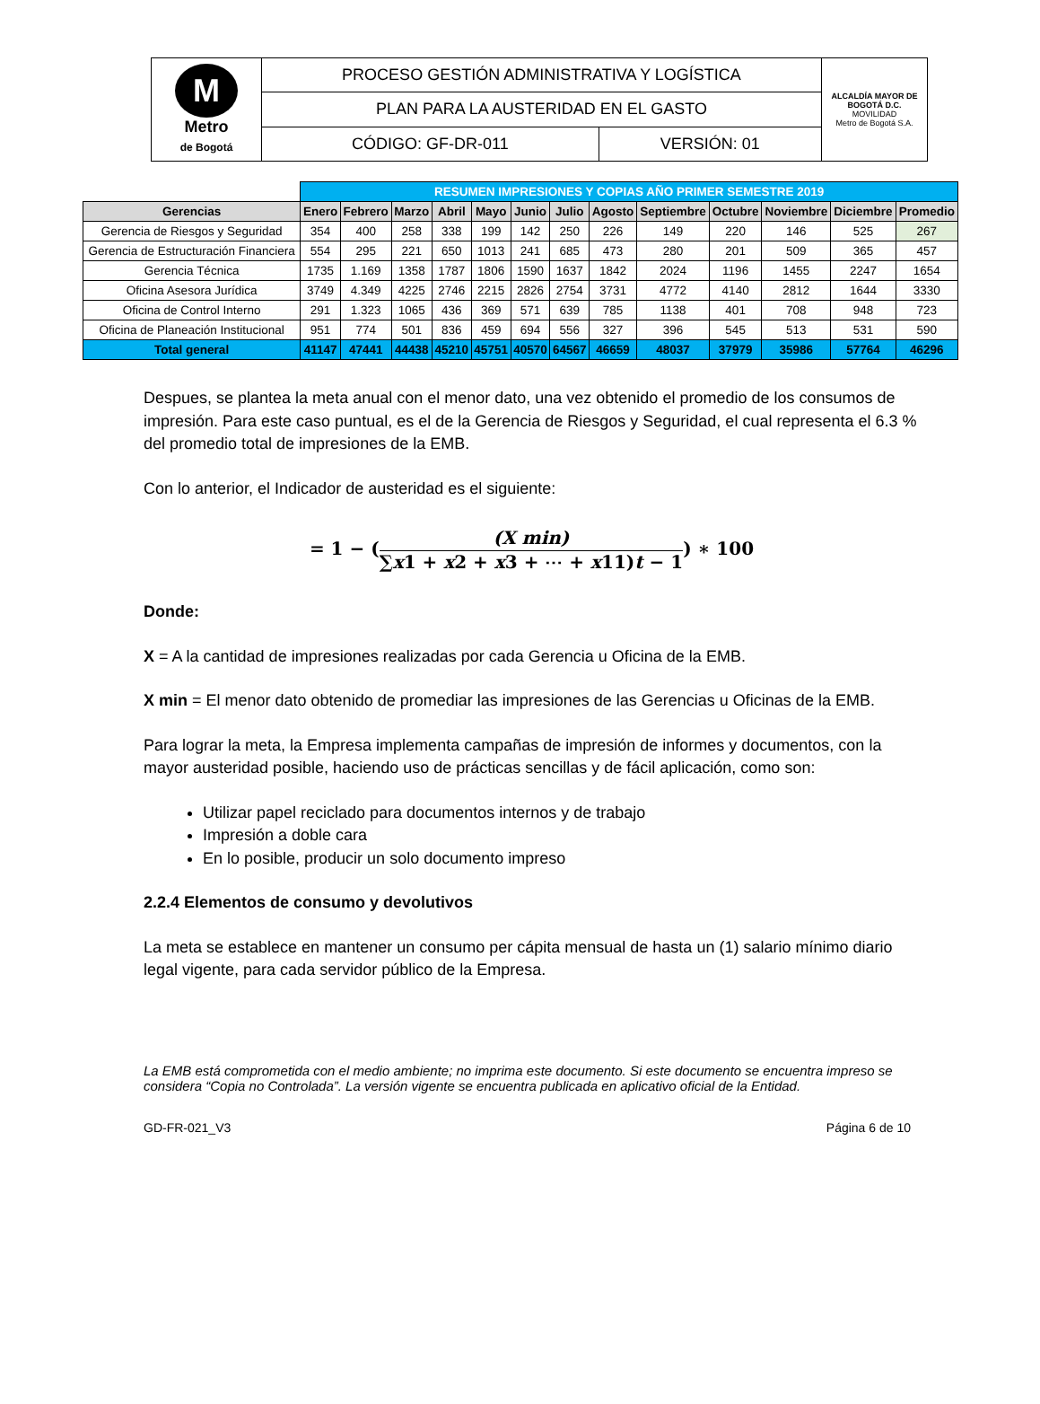| M Metro de Bogotá | PROCESO GESTIÓN ADMINISTRATIVA Y LOGÍSTICA | | ALCALDÍA MAYOR DE BOGOTÁ D.C. MOVILIDAD Metro de Bogotá S.A. |
| | PLAN PARA LA AUSTERIDAD EN EL GASTO | | |
| | CÓDIGO: GF-DR-011 | VERSIÓN: 01 | |
| | RESUMEN IMPRESIONES Y COPIAS AÑO PRIMER SEMESTRE 2019 | | | | | | | | | | | | |
| Gerencias | Enero | Febrero | Marzo | Abril | Mayo | Junio | Julio | Agosto | Septiembre | Octubre | Noviembre | Diciembre | Promedio |
| Gerencia de Riesgos y Seguridad | 354 | 400 | 258 | 338 | 199 | 142 | 250 | 226 | 149 | 220 | 146 | 525 | 267 |
| Gerencia de Estructuración Financiera | 554 | 295 | 221 | 650 | 1013 | 241 | 685 | 473 | 280 | 201 | 509 | 365 | 457 |
| Gerencia Técnica | 1735 | 1.169 | 1358 | 1787 | 1806 | 1590 | 1637 | 1842 | 2024 | 1196 | 1455 | 2247 | 1654 |
| Oficina Asesora Jurídica | 3749 | 4.349 | 4225 | 2746 | 2215 | 2826 | 2754 | 3731 | 4772 | 4140 | 2812 | 1644 | 3330 |
| Oficina de Control Interno | 291 | 1.323 | 1065 | 436 | 369 | 571 | 639 | 785 | 1138 | 401 | 708 | 948 | 723 |
| Oficina de Planeación Institucional | 951 | 774 | 501 | 836 | 459 | 694 | 556 | 327 | 396 | 545 | 513 | 531 | 590 |
| Total general | 41147 | 47441 | 44438 | 45210 | 45751 | 40570 | 64567 | 46659 | 48037 | 37979 | 35986 | 57764 | 46296 |
Despues, se plantea la meta anual con el menor dato, una vez obtenido el promedio de los consumos de impresión. Para este caso puntual, es el de la Gerencia de Riesgos y Seguridad, el cual representa el 6.3 % del promedio total de impresiones de la EMB.
Con lo anterior, el Indicador de austeridad es el siguiente:
= 1 − ((X min) ∑x1 + x2 + x3 + ⋯ + x11)t − 1) ∗ 100
Donde:
X = A la cantidad de impresiones realizadas por cada Gerencia u Oficina de la EMB.
X min = El menor dato obtenido de promediar las impresiones de las Gerencias u Oficinas de la EMB.
Para lograr la meta, la Empresa implementa campañas de impresión de informes y documentos, con la mayor austeridad posible, haciendo uso de prácticas sencillas y de fácil aplicación, como son:
Utilizar papel reciclado para documentos internos y de trabajo
Impresión a doble cara
En lo posible, producir un solo documento impreso
2.2.4 Elementos de consumo y devolutivos
La meta se establece en mantener un consumo per cápita mensual de hasta un (1) salario mínimo diario legal vigente, para cada servidor público de la Empresa.
La EMB está comprometida con el medio ambiente; no imprima este documento. Si este documento se encuentra impreso se considera “Copia no Controlada”. La versión vigente se encuentra publicada en aplicativo oficial de la Entidad.
GD-FR-021_V3 Página 6 de 10